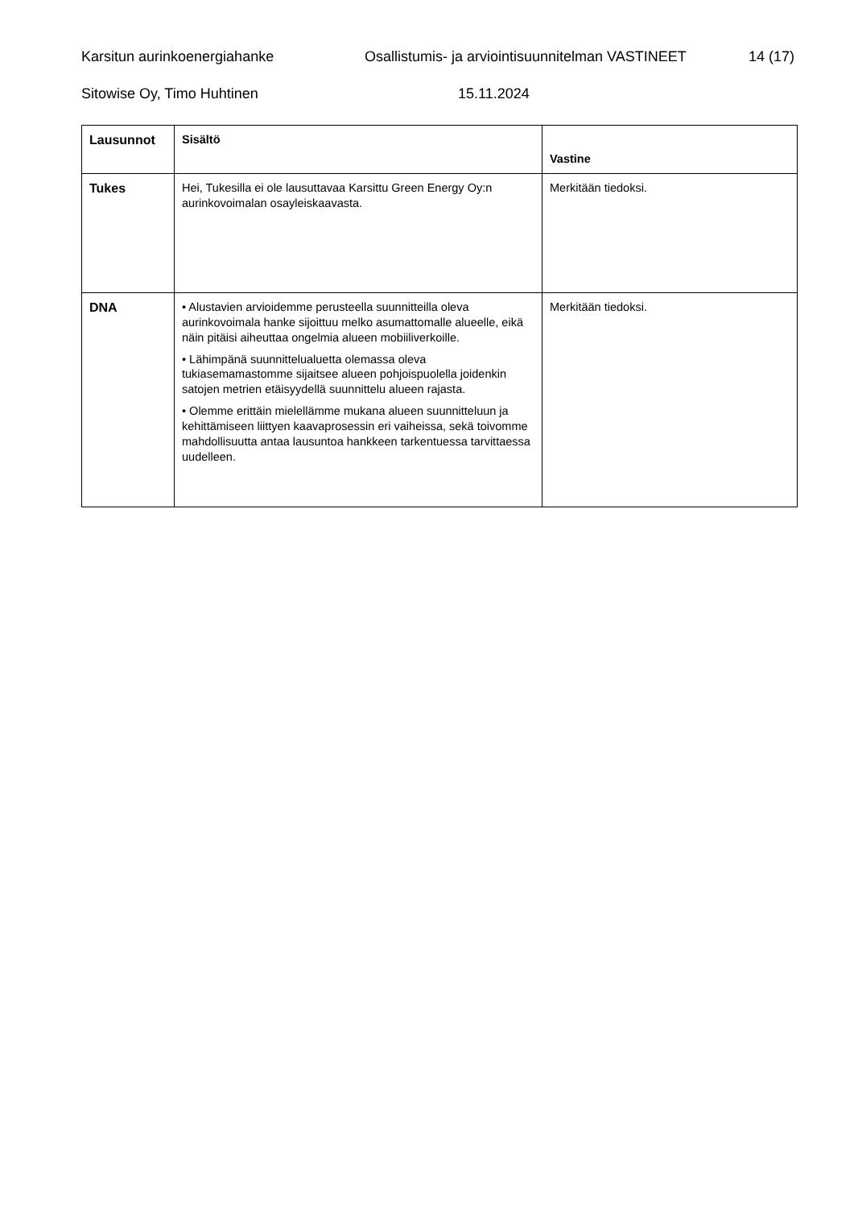Karsitun aurinkoenergiahanke Osallistumis- ja arviointisuunnitelman VASTINEET 14 (17)
Sitowise Oy, Timo Huhtinen 15.11.2024
| Lausunnot | Sisältö | Vastine |
| --- | --- | --- |
| Tukes | Hei, Tukesilla ei ole lausuttavaa Karsittu Green Energy Oy:n aurinkovoimalan osayleiskaavasta. | Merkitään tiedoksi. |
| DNA | • Alustavien arvioidemme perusteella suunnitteilla oleva aurinkovoimala hanke sijoittuu melko asumattomalle alueelle, eikä näin pitäisi aiheuttaa ongelmia alueen mobiiliverkoille. • Lähimpänä suunnittelualuetta olemassa oleva tukiasemamastomme sijaitsee alueen pohjoispuolella joidenkin satojen metrien etäisyydellä suunnittelu alueen rajasta. • Olemme erittäin mielellämme mukana alueen suunnitteluun ja kehittämiseen liittyen kaavaprosessin eri vaiheissa, sekä toivomme mahdollisuutta antaa lausuntoa hankkeen tarkentuessa tarvittaessa uudelleen. | Merkitään tiedoksi. |